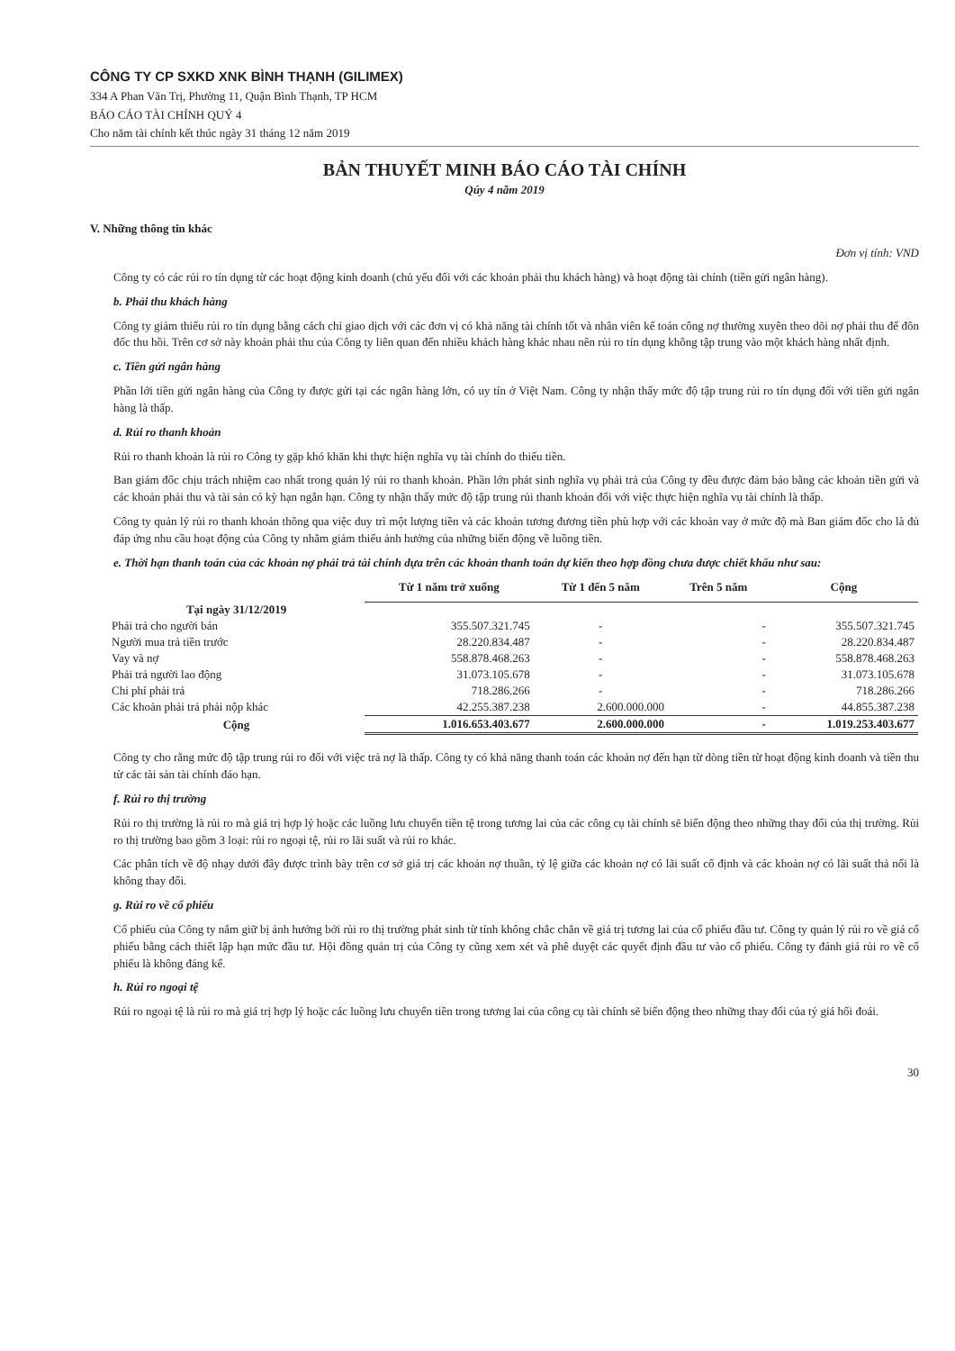CÔNG TY CP SXKD XNK BÌNH THẠNH (GILIMEX)
334 A Phan Văn Trị, Phường 11, Quận Bình Thạnh, TP HCM
BÁO CÁO TÀI CHÍNH QUÝ 4
Cho năm tài chính kết thúc ngày 31 tháng 12 năm 2019
BẢN THUYẾT MINH BÁO CÁO TÀI CHÍNH
Qúy 4 năm 2019
V. Những thông tin khác
Đơn vị tính: VND
Công ty có các rủi ro tín dụng từ các hoạt động kinh doanh (chủ yếu đối với các khoản phải thu khách hàng) và hoạt động tài chính (tiền gửi ngân hàng).
b. Phải thu khách hàng
Công ty giảm thiểu rủi ro tín dụng bằng cách chỉ giao dịch với các đơn vị có khả năng tài chính tốt và nhân viên kế toán công nợ thường xuyên theo dõi nợ phải thu để đôn đốc thu hồi. Trên cơ sở này khoản phải thu của Công ty liên quan đến nhiều khách hàng khác nhau nên rủi ro tín dụng không tập trung vào một khách hàng nhất định.
c. Tiền gửi ngân hàng
Phần lới tiền gửi ngân hàng của Công ty được gửi tại các ngân hàng lớn, có uy tín ở Việt Nam. Công ty nhận thấy mức độ tập trung rủi ro tín dụng đối với tiền gửi ngân hàng là thấp.
d. Rủi ro thanh khoản
Rủi ro thanh khoản là rủi ro Công ty gặp khó khăn khi thực hiện nghĩa vụ tài chính do thiếu tiền.
Ban giám đốc chịu trách nhiệm cao nhất trong quản lý rủi ro thanh khoản. Phần lớn phát sinh nghĩa vụ phải trả của Công ty đều được đảm bảo bằng các khoản tiền gửi và các khoản phải thu và tài sản có kỳ hạn ngắn hạn. Công ty nhận thấy mức độ tập trung rủi thanh khoản đối với việc thực hiện nghĩa vụ tài chính là thấp.
Công ty quản lý rủi ro thanh khoản thông qua việc duy trì một lượng tiền và các khoản tương đương tiền phù hợp với các khoản vay ở mức độ mà Ban giám đốc cho là đủ đáp ứng nhu cầu hoạt động của Công ty nhằm giảm thiểu ảnh hưởng của những biến động về luồng tiền.
e. Thời hạn thanh toán của các khoản nợ phải trả tài chính dựa trên các khoản thanh toán dự kiến theo hợp đồng chưa được chiết khấu như sau:
| | Từ 1 năm trở xuống | Từ 1 đến 5 năm | Trên 5 năm | Cộng |
| --- | --- | --- | --- | --- |
| Tại ngày 31/12/2019 | | | | |
| Phải trả cho người bán | 355.507.321.745 | - | - | 355.507.321.745 |
| Người mua trả tiền trước | 28.220.834.487 | - | - | 28.220.834.487 |
| Vay và nợ | 558.878.468.263 | - | - | 558.878.468.263 |
| Phải trả người lao động | 31.073.105.678 | - | - | 31.073.105.678 |
| Chi phí phải trả | 718.286.266 | - | - | 718.286.266 |
| Các khoản phải trả phải nộp khác | 42.255.387.238 | 2.600.000.000 | - | 44.855.387.238 |
| Cộng | 1.016.653.403.677 | 2.600.000.000 | - | 1.019.253.403.677 |
Công ty cho rằng mức độ tập trung rủi ro đối với việc trả nợ là thấp. Công ty có khả năng thanh toán các khoản nợ đến hạn từ dòng tiền từ hoạt động kinh doanh và tiền thu từ các tài sản tài chính đáo hạn.
f. Rủi ro thị trường
Rủi ro thị trường là rủi ro mà giá trị hợp lý hoặc các luồng lưu chuyển tiền tệ trong tương lai của các công cụ tài chính sẽ biến động theo những thay đổi của thị trường. Rủi ro thị trường bao gồm 3 loại: rủi ro ngoại tệ, rủi ro lãi suất và rủi ro khác.
Các phân tích về độ nhạy dưới đây được trình bày trên cơ sở giá trị các khoản nợ thuần, tỷ lệ giữa các khoản nợ có lãi suất cố định và các khoản nợ có lãi suất thả nổi là không thay đổi.
g. Rủi ro về cổ phiếu
Cổ phiếu của Công ty nắm giữ bị ảnh hưởng bởi rủi ro thị trường phát sinh từ tính không chắc chắn về giá trị tương lai của cổ phiếu đầu tư. Công ty quản lý rủi ro về giá cổ phiếu bằng cách thiết lập hạn mức đầu tư. Hội đồng quản trị của Công ty cũng xem xét và phê duyệt các quyết định đầu tư vào cổ phiếu. Công ty đánh giá rủi ro về cổ phiếu là không đáng kể.
h. Rủi ro ngoại tệ
Rủi ro ngoại tệ là rủi ro mà giá trị hợp lý hoặc các luồng lưu chuyển tiền trong tương lai của công cụ tài chính sẽ biến động theo những thay đổi của tỷ giá hối đoái.
30